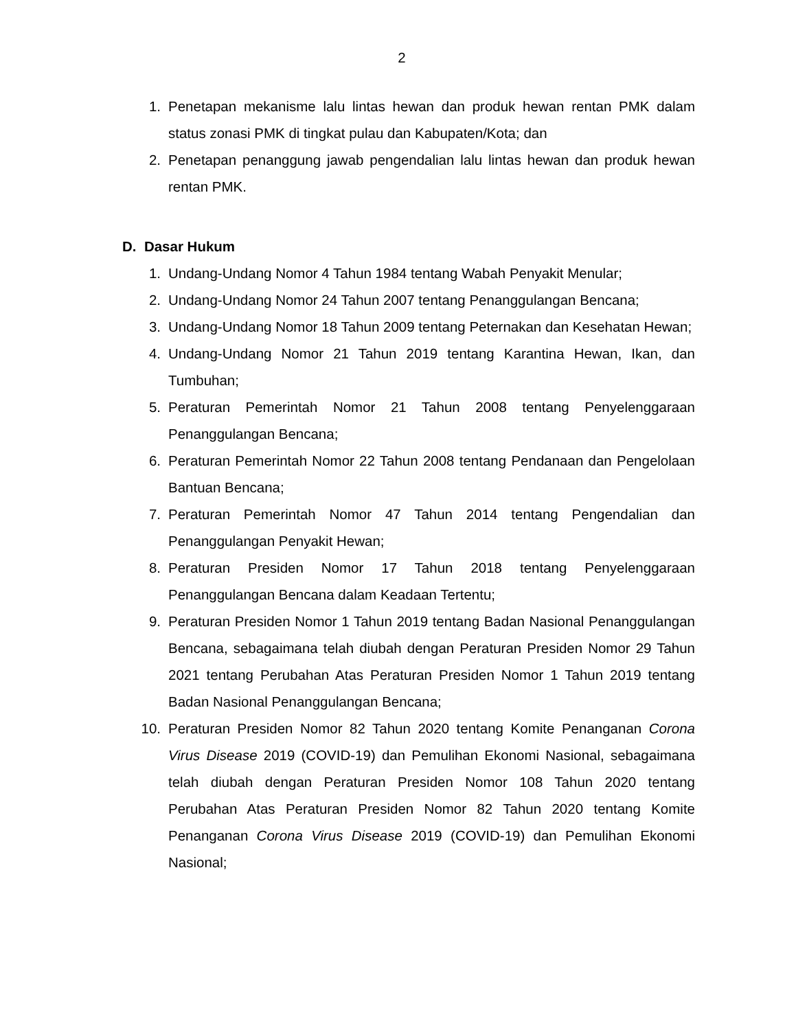2
1. Penetapan mekanisme lalu lintas hewan dan produk hewan rentan PMK dalam status zonasi PMK di tingkat pulau dan Kabupaten/Kota; dan
2. Penetapan penanggung jawab pengendalian lalu lintas hewan dan produk hewan rentan PMK.
D. Dasar Hukum
1. Undang-Undang Nomor 4 Tahun 1984 tentang Wabah Penyakit Menular;
2. Undang-Undang Nomor 24 Tahun 2007 tentang Penanggulangan Bencana;
3. Undang-Undang Nomor 18 Tahun 2009 tentang Peternakan dan Kesehatan Hewan;
4. Undang-Undang Nomor 21 Tahun 2019 tentang Karantina Hewan, Ikan, dan Tumbuhan;
5. Peraturan Pemerintah Nomor 21 Tahun 2008 tentang Penyelenggaraan Penanggulangan Bencana;
6. Peraturan Pemerintah Nomor 22 Tahun 2008 tentang Pendanaan dan Pengelolaan Bantuan Bencana;
7. Peraturan Pemerintah Nomor 47 Tahun 2014 tentang Pengendalian dan Penanggulangan Penyakit Hewan;
8. Peraturan Presiden Nomor 17 Tahun 2018 tentang Penyelenggaraan Penanggulangan Bencana dalam Keadaan Tertentu;
9. Peraturan Presiden Nomor 1 Tahun 2019 tentang Badan Nasional Penanggulangan Bencana, sebagaimana telah diubah dengan Peraturan Presiden Nomor 29 Tahun 2021 tentang Perubahan Atas Peraturan Presiden Nomor 1 Tahun 2019 tentang Badan Nasional Penanggulangan Bencana;
10. Peraturan Presiden Nomor 82 Tahun 2020 tentang Komite Penanganan Corona Virus Disease 2019 (COVID-19) dan Pemulihan Ekonomi Nasional, sebagaimana telah diubah dengan Peraturan Presiden Nomor 108 Tahun 2020 tentang Perubahan Atas Peraturan Presiden Nomor 82 Tahun 2020 tentang Komite Penanganan Corona Virus Disease 2019 (COVID-19) dan Pemulihan Ekonomi Nasional;